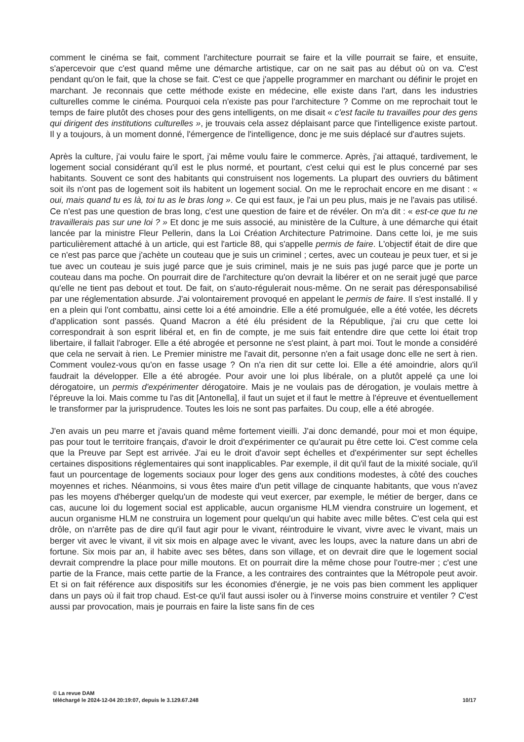comment le cinéma se fait, comment l'architecture pourrait se faire et la ville pourrait se faire, et ensuite, s'apercevoir que c'est quand même une démarche artistique, car on ne sait pas au début où on va. C'est pendant qu'on le fait, que la chose se fait. C'est ce que j'appelle programmer en marchant ou définir le projet en marchant. Je reconnais que cette méthode existe en médecine, elle existe dans l'art, dans les industries culturelles comme le cinéma. Pourquoi cela n'existe pas pour l'architecture ? Comme on me reprochait tout le temps de faire plutôt des choses pour des gens intelligents, on me disait « c'est facile tu travailles pour des gens qui dirigent des institutions culturelles », je trouvais cela assez déplaisant parce que l'intelligence existe partout. Il y a toujours, à un moment donné, l'émergence de l'intelligence, donc je me suis déplacé sur d'autres sujets.
Après la culture, j'ai voulu faire le sport, j'ai même voulu faire le commerce. Après, j'ai attaqué, tardivement, le logement social considérant qu'il est le plus normé, et pourtant, c'est celui qui est le plus concerné par ses habitants. Souvent ce sont des habitants qui construisent nos logements. La plupart des ouvriers du bâtiment soit ils n'ont pas de logement soit ils habitent un logement social. On me le reprochait encore en me disant : « oui, mais quand tu es là, toi tu as le bras long ». Ce qui est faux, je l'ai un peu plus, mais je ne l'avais pas utilisé. Ce n'est pas une question de bras long, c'est une question de faire et de révéler. On m'a dit : « est-ce que tu ne travaillerais pas sur une loi ? » Et donc je me suis associé, au ministère de la Culture, à une démarche qui était lancée par la ministre Fleur Pellerin, dans la Loi Création Architecture Patrimoine. Dans cette loi, je me suis particulièrement attaché à un article, qui est l'article 88, qui s'appelle permis de faire. L'objectif était de dire que ce n'est pas parce que j'achète un couteau que je suis un criminel ; certes, avec un couteau je peux tuer, et si je tue avec un couteau je suis jugé parce que je suis criminel, mais je ne suis pas jugé parce que je porte un couteau dans ma poche. On pourrait dire de l'architecture qu'on devrait la libérer et on ne serait jugé que parce qu'elle ne tient pas debout et tout. De fait, on s'auto-régulerait nous-même. On ne serait pas déresponsabilisé par une réglementation absurde. J'ai volontairement provoqué en appelant le permis de faire. Il s'est installé. Il y en a plein qui l'ont combattu, ainsi cette loi a été amoindrie. Elle a été promulguée, elle a été votée, les décrets d'application sont passés. Quand Macron a été élu président de la République, j'ai cru que cette loi correspondrait à son esprit libéral et, en fin de compte, je me suis fait entendre dire que cette loi était trop libertaire, il fallait l'abroger. Elle a été abrogée et personne ne s'est plaint, à part moi. Tout le monde a considéré que cela ne servait à rien. Le Premier ministre me l'avait dit, personne n'en a fait usage donc elle ne sert à rien. Comment voulez-vous qu'on en fasse usage ? On n'a rien dit sur cette loi. Elle a été amoindrie, alors qu'il faudrait la développer. Elle a été abrogée. Pour avoir une loi plus libérale, on a plutôt appelé ça une loi dérogatoire, un permis d'expérimenter dérogatoire. Mais je ne voulais pas de dérogation, je voulais mettre à l'épreuve la loi. Mais comme tu l'as dit [Antonella], il faut un sujet et il faut le mettre à l'épreuve et éventuellement le transformer par la jurisprudence. Toutes les lois ne sont pas parfaites. Du coup, elle a été abrogée.
J'en avais un peu marre et j'avais quand même fortement vieilli. J'ai donc demandé, pour moi et mon équipe, pas pour tout le territoire français, d'avoir le droit d'expérimenter ce qu'aurait pu être cette loi. C'est comme cela que la Preuve par Sept est arrivée. J'ai eu le droit d'avoir sept échelles et d'expérimenter sur sept échelles certaines dispositions réglementaires qui sont inapplicables. Par exemple, il dit qu'il faut de la mixité sociale, qu'il faut un pourcentage de logements sociaux pour loger des gens aux conditions modestes, à côté des couches moyennes et riches. Néanmoins, si vous êtes maire d'un petit village de cinquante habitants, que vous n'avez pas les moyens d'héberger quelqu'un de modeste qui veut exercer, par exemple, le métier de berger, dans ce cas, aucune loi du logement social est applicable, aucun organisme HLM viendra construire un logement, et aucun organisme HLM ne construira un logement pour quelqu'un qui habite avec mille bêtes. C'est cela qui est drôle, on n'arrête pas de dire qu'il faut agir pour le vivant, réintroduire le vivant, vivre avec le vivant, mais un berger vit avec le vivant, il vit six mois en alpage avec le vivant, avec les loups, avec la nature dans un abri de fortune. Six mois par an, il habite avec ses bêtes, dans son village, et on devrait dire que le logement social devrait comprendre la place pour mille moutons. Et on pourrait dire la même chose pour l'outre-mer ; c'est une partie de la France, mais cette partie de la France, a les contraires des contraintes que la Métropole peut avoir. Et si on fait référence aux dispositifs sur les économies d'énergie, je ne vois pas bien comment les appliquer dans un pays où il fait trop chaud. Est-ce qu'il faut aussi isoler ou à l'inverse moins construire et ventiler ? C'est aussi par provocation, mais je pourrais en faire la liste sans fin de ces
© La revue DAM
téléchargé le 2024-12-04 20:19:07, depuis le 3.129.67.248 10/17